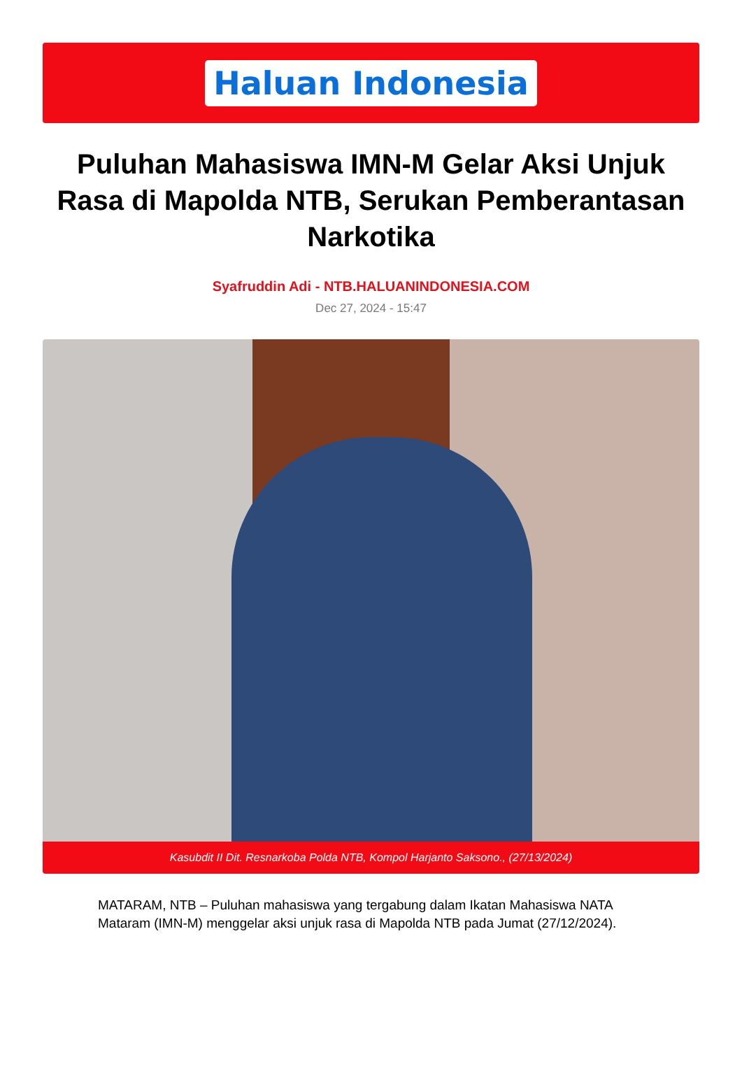Haluan Indonesia
Puluhan Mahasiswa IMN-M Gelar Aksi Unjuk Rasa di Mapolda NTB, Serukan Pemberantasan Narkotika
Syafruddin Adi - NTB.HALUANINDONESIA.COM
Dec 27, 2024 - 15:47
Kasubdit II Dit. Resnarkoba Polda NTB, Kompol Harjanto Saksono., (27/13/2024)
MATARAM, NTB – Puluhan mahasiswa yang tergabung dalam Ikatan Mahasiswa NATA Mataram (IMN-M) menggelar aksi unjuk rasa di Mapolda NTB pada Jumat (27/12/2024).